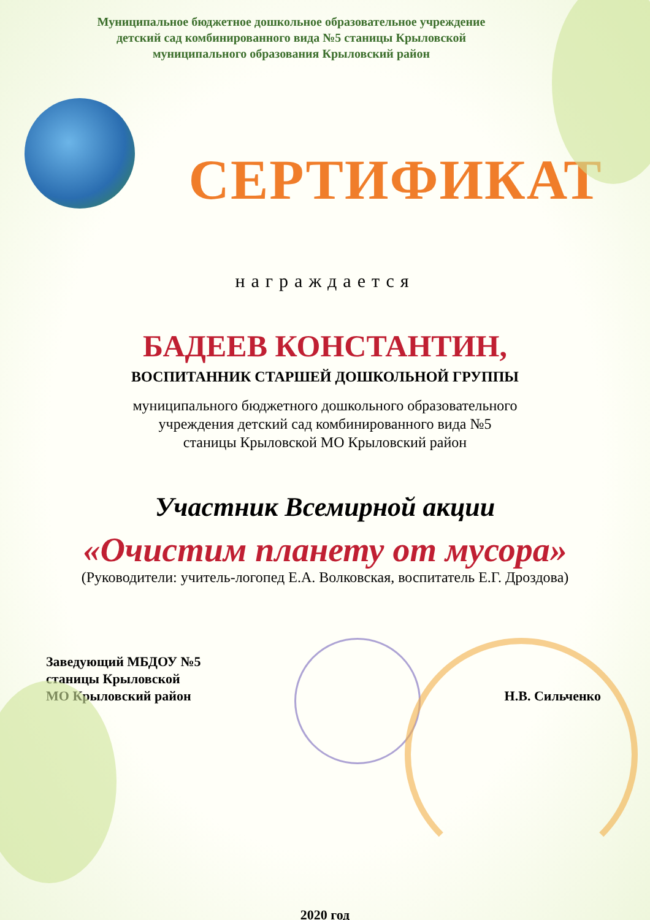Муниципальное бюджетное дошкольное образовательное учреждение
детский сад комбинированного вида №5 станицы Крыловской
муниципального образования Крыловский район
СЕРТИФИКАТ
награждается
БАДЕЕВ КОНСТАНТИН,
ВОСПИТАННИК СТАРШЕЙ ДОШКОЛЬНОЙ ГРУППЫ
муниципального бюджетного дошкольного образовательного
учреждения детский сад комбинированного вида №5
станицы Крыловской МО Крыловский район
Участник Всемирной акции
«Очистим планету от мусора»
(Руководители: учитель-логопед Е.А. Волковская, воспитатель Е.Г. Дроздова)
Заведующий МБДОУ №5
станицы Крыловской
МО Крыловский район
Н.В. Сильченко
2020 год